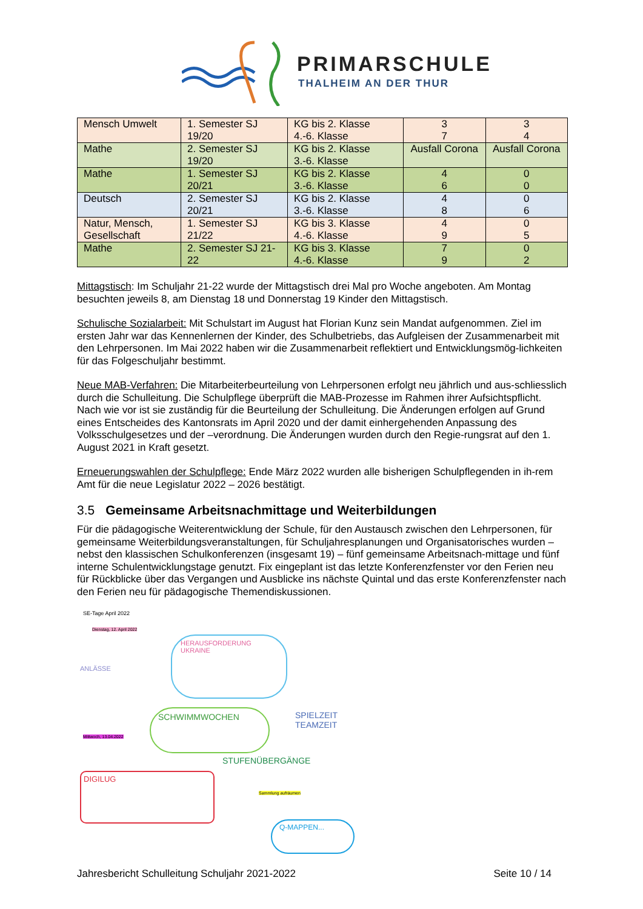PRIMARSCHULE
THALHEIM AN DER THUR
| Mensch Umwelt | 1. Semester SJ 19/20 | KG bis 2. Klasse 4.-6. Klasse | 3 7 | 3 4 |
| Mathe | 2. Semester SJ 19/20 | KG bis 2. Klasse 3.-6. Klasse | Ausfall Corona | Ausfall Corona |
| Mathe | 1. Semester SJ 20/21 | KG bis 2. Klasse 3.-6. Klasse | 4 6 | 0 0 |
| Deutsch | 2. Semester SJ 20/21 | KG bis 2. Klasse 3.-6. Klasse | 4 8 | 0 6 |
| Natur, Mensch, Gesellschaft | 1. Semester SJ 21/22 | KG bis 3. Klasse 4.-6. Klasse | 4 9 | 0 5 |
| Mathe | 2. Semester SJ 21-22 | KG bis 3. Klasse 4.-6. Klasse | 7 9 | 0 2 |
Mittagstisch: Im Schuljahr 21-22 wurde der Mittagstisch drei Mal pro Woche angeboten. Am Montag besuchten jeweils 8, am Dienstag 18 und Donnerstag 19 Kinder den Mittagstisch.
Schulische Sozialarbeit: Mit Schulstart im August hat Florian Kunz sein Mandat aufgenommen. Ziel im ersten Jahr war das Kennenlernen der Kinder, des Schulbetriebs, das Aufgleisen der Zusammenarbeit mit den Lehrpersonen. Im Mai 2022 haben wir die Zusammenarbeit reflektiert und Entwicklungsmög-lichkeiten für das Folgeschuljahr bestimmt.
Neue MAB-Verfahren: Die Mitarbeiterbeurteilung von Lehrpersonen erfolgt neu jährlich und aus-schliesslich durch die Schulleitung. Die Schulpflege überprüft die MAB-Prozesse im Rahmen ihrer Aufsichtspflicht. Nach wie vor ist sie zuständig für die Beurteilung der Schulleitung. Die Änderungen erfolgen auf Grund eines Entscheides des Kantonsrats im April 2020 und der damit einhergehenden Anpassung des Volksschulgesetzes und der –verordnung. Die Änderungen wurden durch den Regie-rungsrat auf den 1. August 2021 in Kraft gesetzt.
Erneuerungswahlen der Schulpflege: Ende März 2022 wurden alle bisherigen Schulpflegenden in ih-rem Amt für die neue Legislatur 2022 – 2026 bestätigt.
3.5 Gemeinsame Arbeitsnachmittage und Weiterbildungen
Für die pädagogische Weiterentwicklung der Schule, für den Austausch zwischen den Lehrpersonen, für gemeinsame Weiterbildungsveranstaltungen, für Schuljahresplanungen und Organisatorisches wurden – nebst den klassischen Schulkonferenzen (insgesamt 19) – fünf gemeinsame Arbeitsnach-mittage und fünf interne Schulentwicklungstage genutzt. Fix eingeplant ist das letzte Konferenzfenster vor den Ferien neu für Rückblicke über das Vergangen und Ausblicke ins nächste Quintal und das erste Konferenzfenster nach den Ferien neu für pädagogische Themendiskussionen.
SE-Tage April 2022
Dienstag, 12. April 2022
HERAUSFORDERUNG UKRAINE
ANLÄSSE
SCHWIMMWOCHEN
SPIELZEIT
TEAMZEIT
Mittwoch, 13.04.2022
STUFENÜBERGÄNGE
DIGILUG
Sammlung aufräumen
Q-MAPPEN...
Jahresbericht Schulleitung Schuljahr 2021-2022 Seite 10 / 14